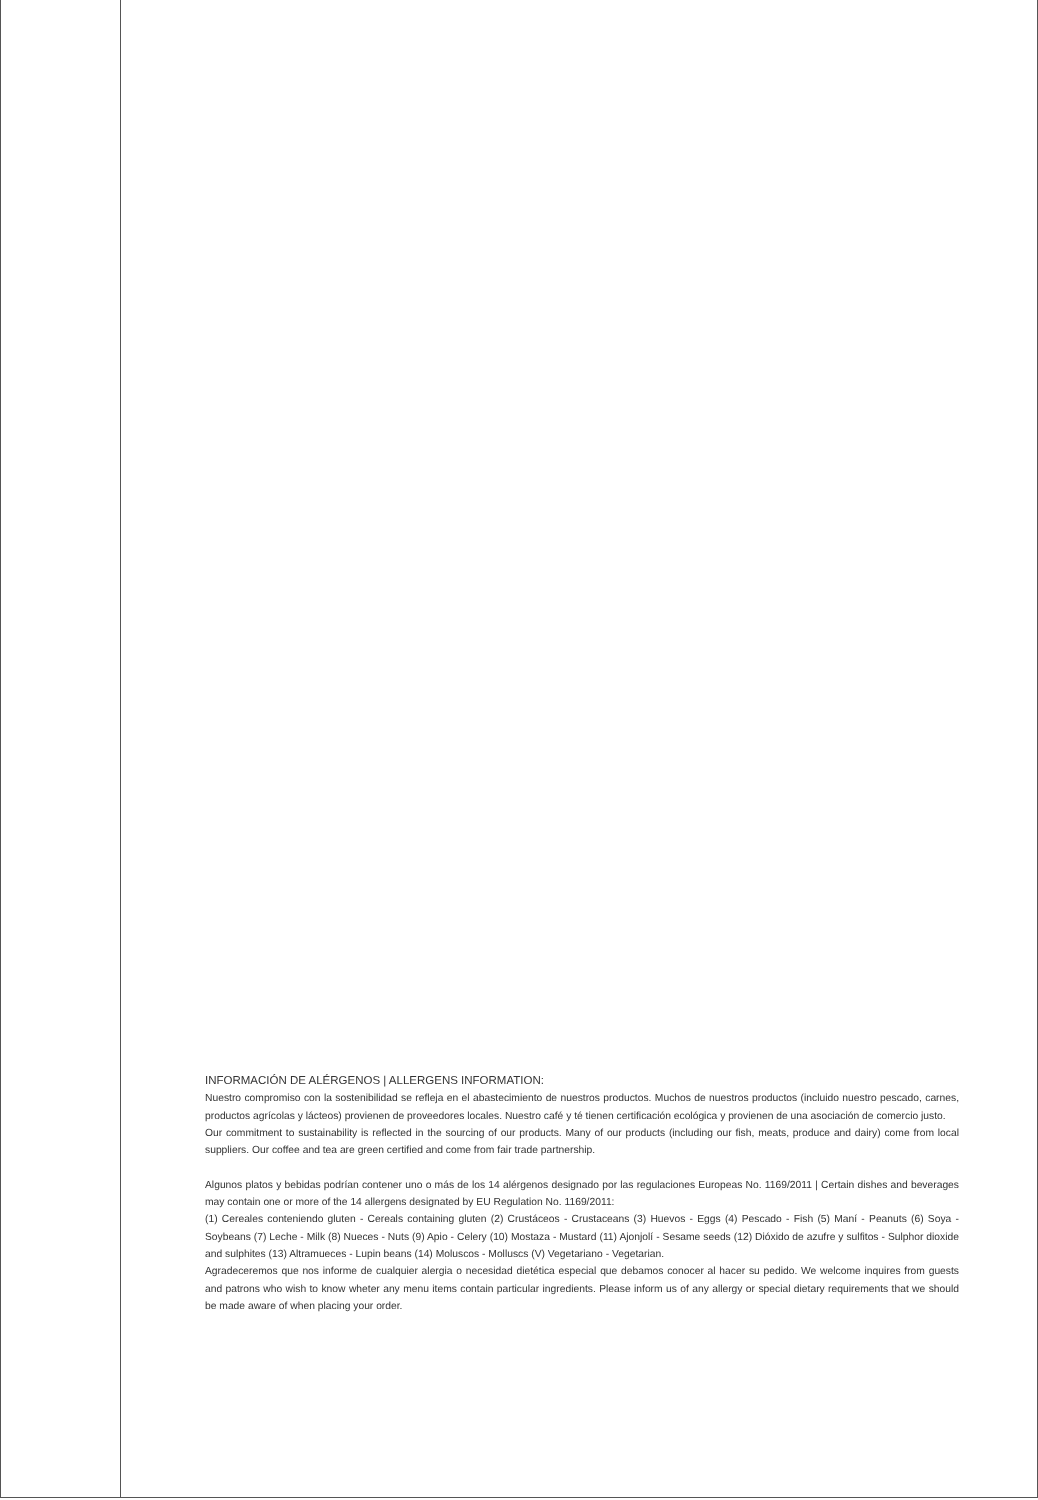INFORMACIÓN DE ALÉRGENOS | ALLERGENS INFORMATION:
Nuestro compromiso con la sostenibilidad se refleja en el abastecimiento de nuestros productos. Muchos de nuestros productos (incluido nuestro pescado, carnes, productos agrícolas y lácteos) provienen de proveedores locales. Nuestro café y té tienen certificación ecológica y provienen de una asociación de comercio justo.
Our commitment to sustainability is reflected in the sourcing of our products. Many of our products (including our fish, meats, produce and dairy) come from local suppliers. Our coffee and tea are green certified and come from fair trade partnership.
Algunos platos y bebidas podrían contener uno o más de los 14 alérgenos designado por las regulaciones Europeas No. 1169/2011 | Certain dishes and beverages may contain one or more of the 14 allergens designated by EU Regulation No. 1169/2011:
(1) Cereales conteniendo gluten - Cereals containing gluten (2) Crustáceos - Crustaceans (3) Huevos - Eggs (4) Pescado - Fish (5) Maní - Peanuts (6) Soya - Soybeans (7) Leche - Milk (8) Nueces - Nuts (9) Apio - Celery (10) Mostaza - Mustard (11) Ajonjolí - Sesame seeds (12) Dióxido de azufre y sulfitos - Sulphor dioxide and sulphites (13) Altramueces - Lupin beans (14) Moluscos - Molluscs (V) Vegetariano - Vegetarian.
Agradeceremos que nos informe de cualquier alergia o necesidad dietética especial que debamos conocer al hacer su pedido. We welcome inquires from guests and patrons who wish to know wheter any menu items contain particular ingredients. Please inform us of any allergy or special dietary requirements that we should be made aware of when placing your order.